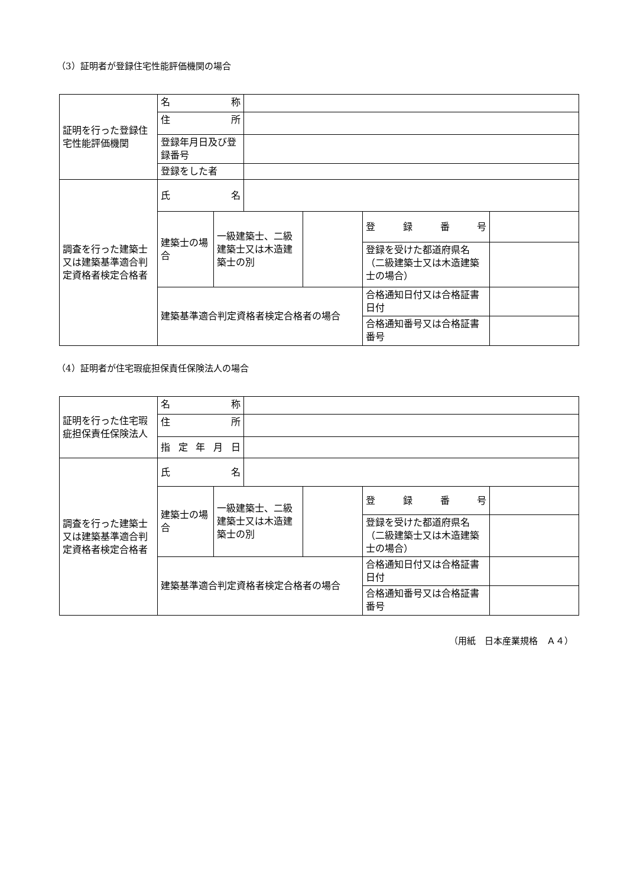（3）証明者が登録住宅性能評価機関の場合
| 証明を行った登録住宅性能評価機関 | 名 称 | | | | | |
| | 住 所 | | | | | |
| | 登録年月日及び登録番号 | | | | | |
| | 登録をした者 | | | | | |
| 調査を行った建築士又は建築基準適合判定資格者検定合格者 | 氏 名 | | | | | |
| | 建築士の場合 | 一級建築士、二級建築士又は木造建築士の別 | | | 登 録 番 号 | |
| | | | | | 登録を受けた都道府県名（二級建築士又は木造建築士の場合） | |
| | 建築基準適合判定資格者検定合格者の場合 | | | | 合格通知日付又は合格証書日付 | |
| | | | | | 合格通知番号又は合格証書番号 | |
（4）証明者が住宅瑕疵担保責任保険法人の場合
| 証明を行った住宅瑕疵担保責任保険法人 | 名 称 | | | | | |
| | 住 所 | | | | | |
| | 指 定 年 月 日 | | | | | |
| 調査を行った建築士又は建築基準適合判定資格者検定合格者 | 氏 名 | | | | | |
| | 建築士の場合 | 一級建築士、二級建築士又は木造建築士の別 | | | 登 録 番 号 | |
| | | | | | 登録を受けた都道府県名（二級建築士又は木造建築士の場合） | |
| | 建築基準適合判定資格者検定合格者の場合 | | | | 合格通知日付又は合格証書日付 | |
| | | | | | 合格通知番号又は合格証書番号 | |
（用紙　日本産業規格　Ａ４）